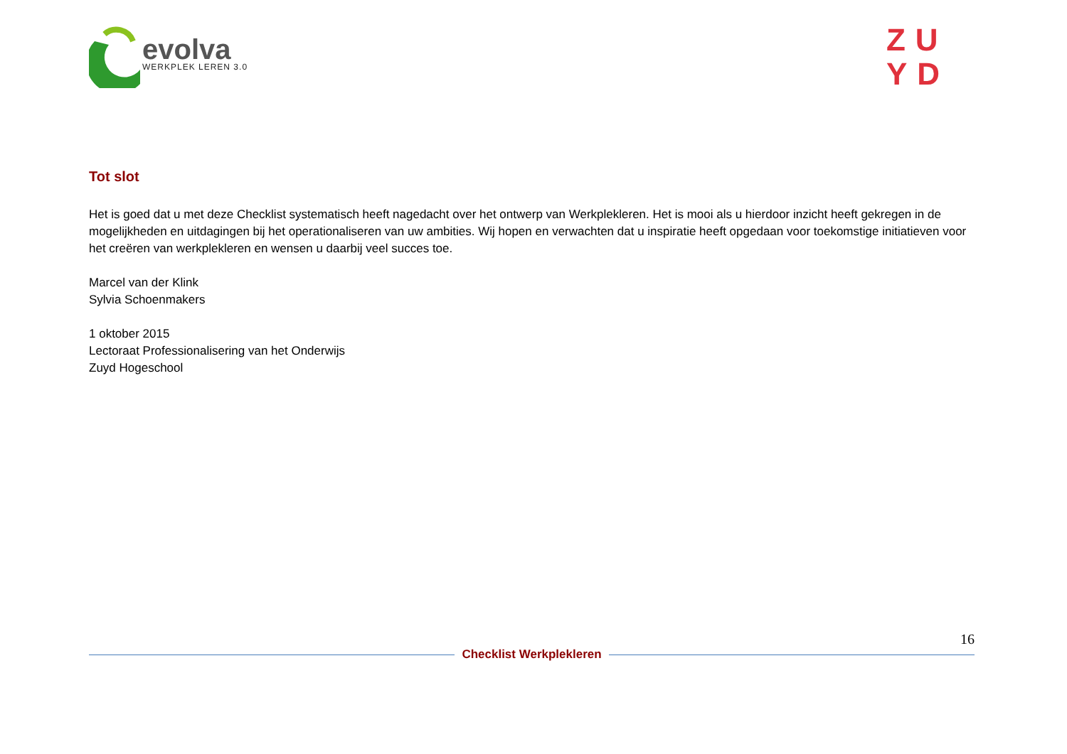evolva
WERKPLEK LEREN 3.0
ZU
YD
Tot slot
Het is goed dat u met deze Checklist systematisch heeft nagedacht over het ontwerp van Werkplekleren. Het is mooi als u hierdoor inzicht heeft gekregen in de mogelijkheden en uitdagingen bij het operationaliseren van uw ambities. Wij hopen en verwachten dat u inspiratie heeft opgedaan voor toekomstige initiatieven voor het creëren van werkplekleren en wensen u daarbij veel succes toe.
Marcel van der Klink
Sylvia Schoenmakers
1 oktober 2015
Lectoraat Professionalisering van het Onderwijs
Zuyd Hogeschool
16
Checklist Werkplekleren